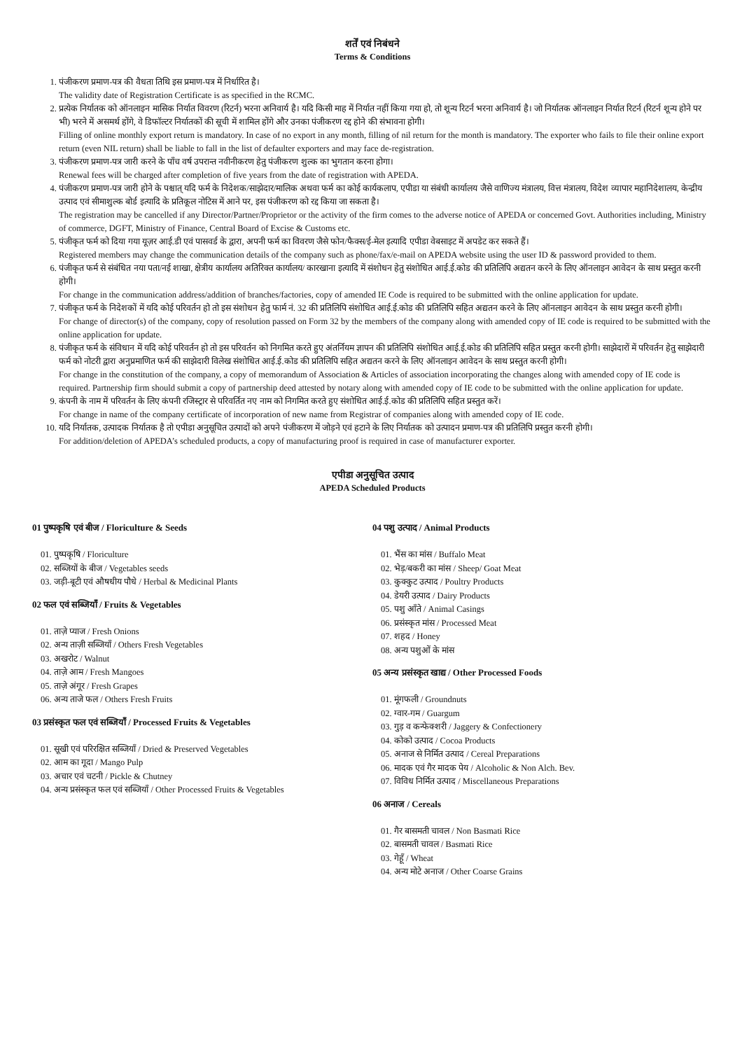शर्तें एवं निबंधने
Terms & Conditions
1. पंजीकरण प्रमाण-पत्र की वैधता तिथि इस प्रमाण-पत्र में निर्धारित है।
The validity date of Registration Certificate is as specified in the RCMC.
2. प्रत्येक निर्यातक को ऑनलाइन मासिक निर्यात विवरण (रिटर्न) भरना अनिवार्य है। यदि किसी माह में निर्यात नहीं किया गया हो, तो शून्य रिटर्न भरना अनिवार्य है। जो निर्यातक ऑनलाइन निर्यात रिटर्न (रिटर्न शून्य होने पर भी) भरने में असमर्थ होंगे, वे डिफॉल्टर निर्यातकों की सूची में शामिल होंगे और उनका पंजीकरण रद्द होने की संभावना होगी।
Filling of online monthly export return is mandatory. In case of no export in any month, filling of nil return for the month is mandatory. The exporter who fails to file their online export return (even NIL return) shall be liable to fall in the list of defaulter exporters and may face de-registration.
3. पंजीकरण प्रमाण-पत्र जारी करने के पाँच वर्ष उपरान्त नवीनीकरण हेतु पंजीकरण शुल्क का भुगतान करना होगा।
Renewal fees will be charged after completion of five years from the date of registration with APEDA.
4. पंजीकरण प्रमाण-पत्र जारी होने के पश्चात् यदि फर्म के निदेशक/साझेदार/मालिक अथवा फर्म का कोई कार्यकलाप, एपीडा या संबंधी कार्यालय जैसे वाणिज्य मंत्रालय, वित्त मंत्रालय, विदेश व्यापार महानिदेशालय, केन्द्रीय उत्पाद एवं सीमाशुल्क बोर्ड इत्यादि के प्रतिकूल नोटिस में आने पर, इस पंजीकरण को रद्द किया जा सकता है।
The registration may be cancelled if any Director/Partner/Proprietor or the activity of the firm comes to the adverse notice of APEDA or concerned Govt. Authorities including, Ministry of commerce, DGFT, Ministry of Finance, Central Board of Excise & Customs etc.
5. पंजीकृत फर्म को दिया गया यूज़र आई.डी एवं पासवर्ड के द्वारा, अपनी फर्म का विवरण जैसे फोन/फैक्स/ई-मेल इत्यादि एपीडा वेबसाइट में अपडेट कर सकते हैं।
Registered members may change the communication details of the company such as phone/fax/e-mail on APEDA website using the user ID & password provided to them.
6. पंजीकृत फर्म से संबंधित नया पता/नई शाखा, क्षेत्रीय कार्यालय अतिरिक्त कार्यालय/ कारखाना इत्यादि में संशोधन हेतु संशोधित आई.ई.कोड की प्रतिलिपि अद्यतन करने के लिए ऑनलाइन आवेदन के साथ प्रस्तुत करनी होगी।
For change in the communication address/addition of branches/factories, copy of amended IE Code is required to be submitted with the online application for update.
7. पंजीकृत फर्म के निदेशकों में यदि कोई परिवर्तन हो तो इस संशोधन हेतु फार्म नं. 32 की प्रतिलिपि संशोधित आई.ई.कोड की प्रतिलिपि सहित अद्यतन करने के लिए ऑनलाइन आवेदन के साथ प्रस्तुत करनी होगी।
For change of director(s) of the company, copy of resolution passed on Form 32 by the members of the company along with amended copy of IE code is required to be submitted with the online application for update.
8. पंजीकृत फर्म के संविधान में यदि कोई परिवर्तन हो तो इस परिवर्तन को निगमित करते हुए अंतर्नियम ज्ञापन की प्रतिलिपि संशोधित आई.ई.कोड की प्रतिलिपि सहित प्रस्तुत करनी होगी। साझेदारों में परिवर्तन हेतु साझेदारी फर्म को नोटरी द्वारा अनुप्रमाणित फर्म की साझेदारी विलेख संशोधित आई.ई.कोड की प्रतिलिपि सहित अद्यतन करने के लिए ऑनलाइन आवेदन के साथ प्रस्तुत करनी होगी।
For change in the constitution of the company, a copy of memorandum of Association & Articles of association incorporating the changes along with amended copy of IE code is required. Partnership firm should submit a copy of partnership deed attested by notary along with amended copy of IE code to be submitted with the online application for update.
9. कंपनी के नाम में परिवर्तन के लिए कंपनी रजिस्ट्रार से परिवर्तित नए नाम को निगमित करते हुए संशोधित आई.ई.कोड की प्रतिलिपि सहित प्रस्तुत करें।
For change in name of the company certificate of incorporation of new name from Registrar of companies along with amended copy of IE code.
10. यदि निर्यातक, उत्पादक निर्यातक है तो एपीडा अनुसूचित उत्पादों को अपने पंजीकरण में जोड़ने एवं हटाने के लिए निर्यातक को उत्पादन प्रमाण-पत्र की प्रतिलिपि प्रस्तुत करनी होगी।
For addition/deletion of APEDA’s scheduled products, a copy of manufacturing proof is required in case of manufacturer exporter.
एपीडा अनुसूचित उत्पाद
APEDA Scheduled Products
01 पुष्पकृषि एवं बीज / Floriculture & Seeds
01. पुष्पकृषि / Floriculture
02. सब्जियों के बीज / Vegetables seeds
03. जड़ी-बूटी एवं औषधीय पौधे / Herbal & Medicinal Plants
02 फल एवं सब्जियाँ / Fruits & Vegetables
01. ताज़े प्याज / Fresh Onions
02. अन्य ताज़ी सब्जियाँ / Others Fresh Vegetables
03. अखरोट / Walnut
04. ताज़े आम / Fresh Mangoes
05. ताज़े अंगूर / Fresh Grapes
06. अन्य ताजे फल / Others Fresh Fruits
03 प्रसंस्कृत फल एवं सब्जियाँ / Processed Fruits & Vegetables
01. सूखी एवं परिरक्षित सब्जियाँ / Dried & Preserved Vegetables
02. आम का गूदा / Mango Pulp
03. अचार एवं चटनी / Pickle & Chutney
04. अन्य प्रसंस्कृत फल एवं सब्जियाँ / Other Processed Fruits & Vegetables
04 पशु उत्पाद / Animal Products
01. भैंस का मांस / Buffalo Meat
02. भेड़/बकरी का मांस / Sheep/ Goat Meat
03. कुक्कुट उत्पाद / Poultry Products
04. डेयरी उत्पाद / Dairy Products
05. पशु आँते / Animal Casings
06. प्रसंस्कृत मांस / Processed Meat
07. शहद / Honey
08. अन्य पशुओं के मांस
05 अन्य प्रसंस्कृत खाद्य / Other Processed Foods
01. मूंगफली / Groundnuts
02. ग्वार-गम / Guargum
03. गुड़ व कन्फेक्शरी / Jaggery & Confectionery
04. कोको उत्पाद / Cocoa Products
05. अनाज से निर्मित उत्पाद / Cereal Preparations
06. मादक एवं गैर मादक पेय / Alcoholic & Non Alch. Bev.
07. विविध निर्मित उत्पाद / Miscellaneous Preparations
06 अनाज / Cereals
01. गैर बासमती चावल / Non Basmati Rice
02. बासमती चावल / Basmati Rice
03. गेहूँ / Wheat
04. अन्य मोटे अनाज / Other Coarse Grains